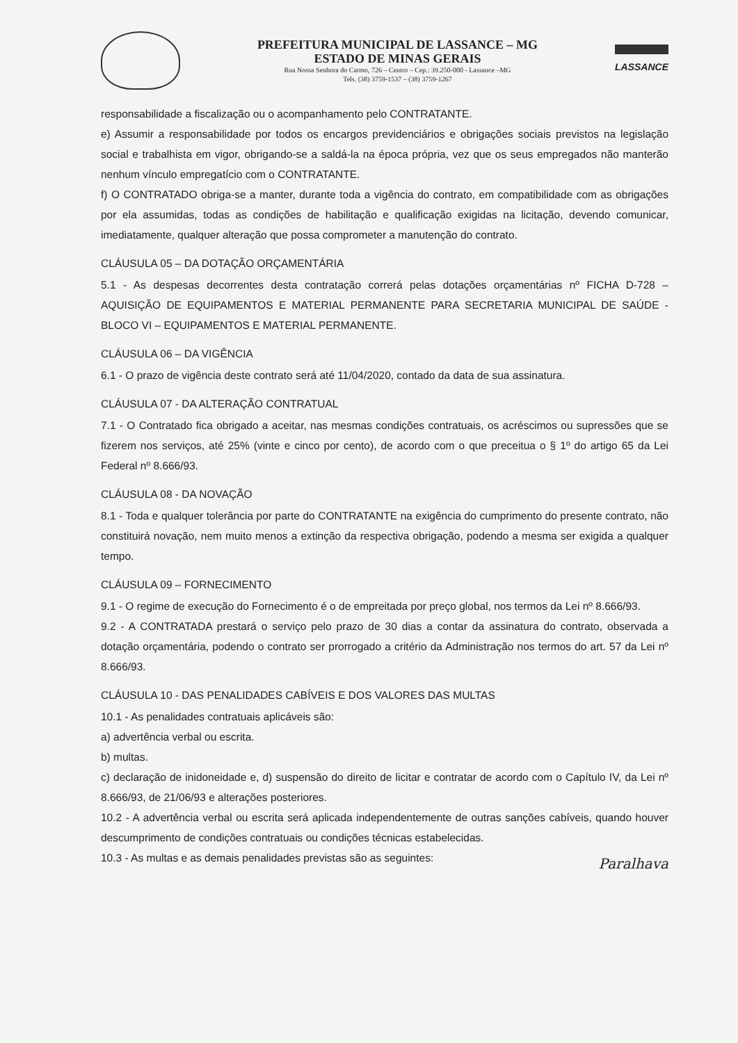PREFEITURA MUNICIPAL DE LASSANCE – MG
ESTADO DE MINAS GERAIS
Rua Nossa Senhora do Carmo, 726 – Centro – Cep.: 39.250-000 - Lassance –MG
Tels. (38) 3759-1537 – (38) 3759-1267
LASSANCE
responsabilidade a fiscalização ou o acompanhamento pelo CONTRATANTE.
e) Assumir a responsabilidade por todos os encargos previdenciários e obrigações sociais previstos na legislação social e trabalhista em vigor, obrigando-se a saldá-la na época própria, vez que os seus empregados não manterão nenhum vínculo empregatício com o CONTRATANTE.
f) O CONTRATADO obriga-se a manter, durante toda a vigência do contrato, em compatibilidade com as obrigações por ela assumidas, todas as condições de habilitação e qualificação exigidas na licitação, devendo comunicar, imediatamente, qualquer alteração que possa comprometer a manutenção do contrato.
CLÁUSULA 05 – DA DOTAÇÃO ORÇAMENTÁRIA
5.1 - As despesas decorrentes desta contratação correrá pelas dotações orçamentárias nº FICHA D-728 – AQUISIÇÃO DE EQUIPAMENTOS E MATERIAL PERMANENTE PARA SECRETARIA MUNICIPAL DE SAÚDE - BLOCO VI – EQUIPAMENTOS E MATERIAL PERMANENTE.
CLÁUSULA 06 – DA VIGÊNCIA
6.1 - O prazo de vigência deste contrato será até 11/04/2020, contado da data de sua assinatura.
CLÁUSULA 07 - DA ALTERAÇÃO CONTRATUAL
7.1 - O Contratado fica obrigado a aceitar, nas mesmas condições contratuais, os acréscimos ou supressões que se fizerem nos serviços, até 25% (vinte e cinco por cento), de acordo com o que preceitua o § 1º do artigo 65 da Lei Federal nº 8.666/93.
CLÁUSULA 08 - DA NOVAÇÃO
8.1 - Toda e qualquer tolerância por parte do CONTRATANTE na exigência do cumprimento do presente contrato, não constituirá novação, nem muito menos a extinção da respectiva obrigação, podendo a mesma ser exigida a qualquer tempo.
CLÁUSULA 09 – FORNECIMENTO
9.1 - O regime de execução do Fornecimento é o de empreitada por preço global, nos termos da Lei nº 8.666/93.
9.2 - A CONTRATADA prestará o serviço pelo prazo de 30 dias a contar da assinatura do contrato, observada a dotação orçamentária, podendo o contrato ser prorrogado a critério da Administração nos termos do art. 57 da Lei nº 8.666/93.
CLÁUSULA 10 - DAS PENALIDADES CABÍVEIS E DOS VALORES DAS MULTAS
10.1 - As penalidades contratuais aplicáveis são:
a) advertência verbal ou escrita.
b) multas.
c) declaração de inidoneidade e, d) suspensão do direito de licitar e contratar de acordo com o Capítulo IV, da Lei nº 8.666/93, de 21/06/93 e alterações posteriores.
10.2 - A advertência verbal ou escrita será aplicada independentemente de outras sanções cabíveis, quando houver descumprimento de condições contratuais ou condições técnicas estabelecidas.
10.3 - As multas e as demais penalidades previstas são as seguintes:
Paralhava